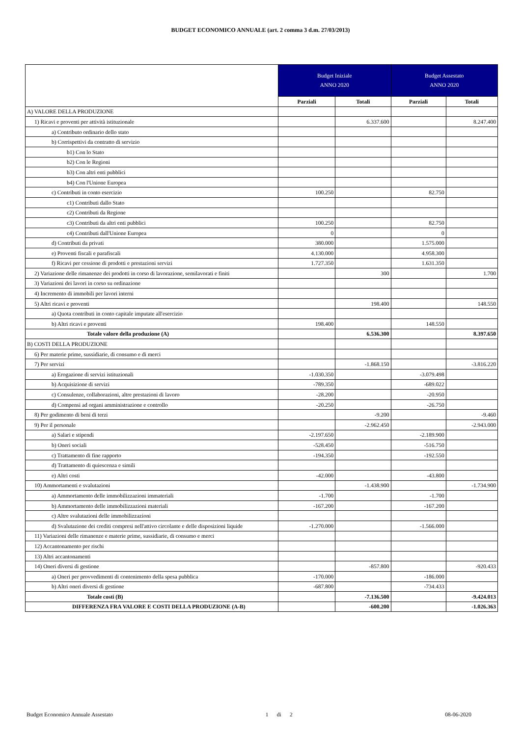BUDGET ECONOMICO ANNUALE (art. 2 comma 3 d.m. 27/03/2013)
| | Budget Iniziale ANNO 2020 | | Budget Assestato ANNO 2020 | |
| --- | --- | --- | --- | --- |
| | Parziali | Totali | Parziali | Totali |
| A) VALORE DELLA PRODUZIONE | | | | |
| 1) Ricavi e proventi per attività istituzionale | | 6.337.600 | | 8.247.400 |
| a) Contributo ordinario dello stato | | | | |
| b) Corrispettivi da contratto di servizio | | | | |
| b1) Con lo Stato | | | | |
| b2) Con le Regioni | | | | |
| b3) Con altri enti pubblici | | | | |
| b4) Con l'Unione Europea | | | | |
| c) Contributi in conto esercizio | 100.250 | | 82.750 | |
| c1) Contributi dallo Stato | | | | |
| c2) Contributi da Regione | | | | |
| c3) Contributi da altri enti pubblici | 100.250 | | 82.750 | |
| c4) Contributi dall'Unione Europea | 0 | | 0 | |
| d) Contributi da privati | 380.000 | | 1.575.000 | |
| e) Proventi fiscali e parafiscali | 4.130.000 | | 4.958.300 | |
| f) Ricavi per cessione di prodotti e prestazioni servizi | 1.727.350 | | 1.631.350 | |
| 2) Variazione delle rimanenze dei prodotti in corso di lavorazione, semilavorati e finiti | | 300 | | 1.700 |
| 3) Variazioni dei lavori in corso su ordinazione | | | | |
| 4) Incremento di immobili per lavori interni | | | | |
| 5) Altri ricavi e proventi | | 198.400 | | 148.550 |
| a) Quota contributi in conto capitale imputate all'esercizio | | | | |
| b) Altri ricavi e proventi | 198.400 | | 148.550 | |
| Totale valore della produzione (A) | | 6.536.300 | | 8.397.650 |
| B) COSTI DELLA PRODUZIONE | | | | |
| 6) Per materie prime, sussidiarie, di consumo e di merci | | | | |
| 7) Per servizi | | -1.868.150 | | -3.816.220 |
| a) Erogazione di servizi istituzionali | -1.030.350 | | -3.079.498 | |
| b) Acquisizione di servizi | -789.350 | | -689.022 | |
| c) Consulenze, collaborazioni, altre prestazioni di lavoro | -28.200 | | -20.950 | |
| d) Compensi ad organi amministrazione e controllo | -20.250 | | -26.750 | |
| 8) Per godimento di beni di terzi | | -9.200 | | -9.460 |
| 9) Per il personale | | -2.962.450 | | -2.943.000 |
| a) Salari e stipendi | -2.197.650 | | -2.189.900 | |
| b) Oneri sociali | -528.450 | | -516.750 | |
| c) Trattamento di fine rapporto | -194.350 | | -192.550 | |
| d) Trattamento di quiescenza e simili | | | | |
| e) Altri costi | -42.000 | | -43.800 | |
| 10) Ammortamenti e svalutazioni | | -1.438.900 | | -1.734.900 |
| a) Ammortamento delle immobilizzazioni immateriali | -1.700 | | -1.700 | |
| b) Ammortamento delle immobilizzazioni materiali | -167.200 | | -167.200 | |
| c) Altre svalutazioni delle immobilizzazioni | | | | |
| d) Svalutazione dei crediti compresi nell'attivo circolante e delle disposizioni liquide | -1.270.000 | | -1.566.000 | |
| 11) Variazioni delle rimanenze e materie prime, sussidiarie, di consumo e merci | | | | |
| 12) Accantonamento per rischi | | | | |
| 13) Altri accantonamenti | | | | |
| 14) Oneri diversi di gestione | | -857.800 | | -920.433 |
| a) Oneri per provvedimenti di contenimento della spesa pubblica | -170.000 | | -186.000 | |
| b) Altri oneri diversi di gestione | -687.800 | | -734.433 | |
| Totale costi (B) | | -7.136.500 | | -9.424.013 |
| DIFFERENZA FRA VALORE E COSTI DELLA PRODUZIONE (A-B) | | -600.200 | | -1.026.363 |
Budget Economico Annuale Assestato 1 di 2 08-06-2020